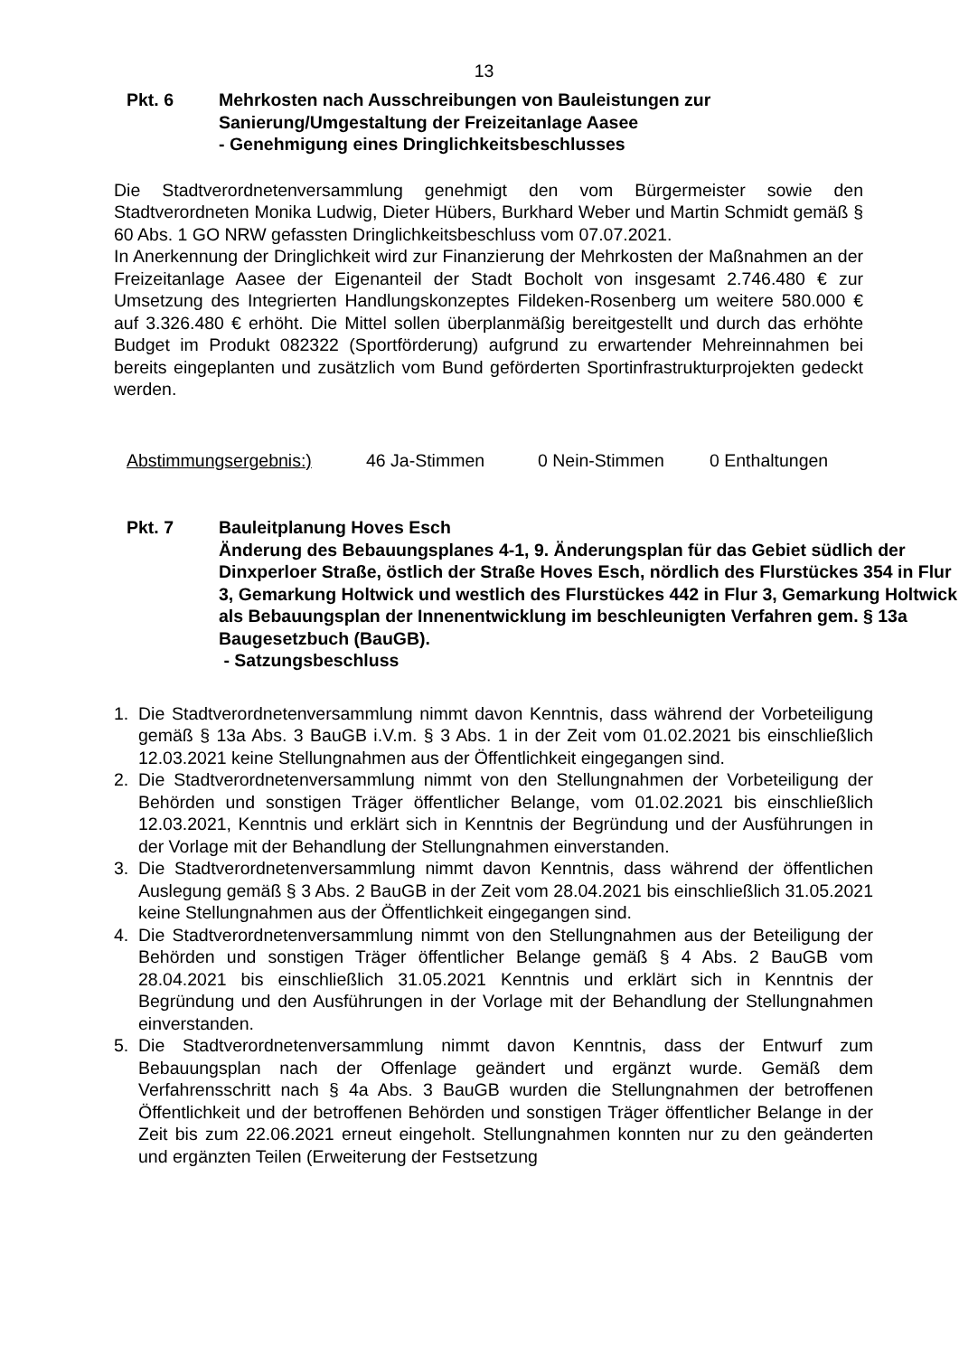13
Pkt. 6 Mehrkosten nach Ausschreibungen von Bauleistungen zur
Sanierung/Umgestaltung der Freizeitanlage Aasee
- Genehmigung eines Dringlichkeitsbeschlusses
Die Stadtverordnetenversammlung genehmigt den vom Bürgermeister sowie den Stadtverordneten Monika Ludwig, Dieter Hübers, Burkhard Weber und Martin Schmidt gemäß § 60 Abs. 1 GO NRW gefassten Dringlichkeitsbeschluss vom 07.07.2021.
In Anerkennung der Dringlichkeit wird zur Finanzierung der Mehrkosten der Maßnahmen an der Freizeitanlage Aasee der Eigenanteil der Stadt Bocholt von insgesamt 2.746.480 € zur Umsetzung des Integrierten Handlungskonzeptes Fildeken-Rosenberg um weitere 580.000 € auf 3.326.480 € erhöht. Die Mittel sollen überplanmäßig bereitgestellt und durch das erhöhte Budget im Produkt 082322 (Sportförderung) aufgrund zu erwartender Mehreinnahmen bei bereits eingeplanten und zusätzlich vom Bund geförderten Sportinfrastrukturprojekten gedeckt werden.
Abstimmungsergebnis:) 46 Ja-Stimmen 0 Nein-Stimmen 0 Enthaltungen
Pkt. 7 Bauleitplanung Hoves Esch
Änderung des Bebauungsplanes 4-1, 9. Änderungsplan für das Gebiet südlich der Dinxperloer Straße, östlich der Straße Hoves Esch, nördlich des Flurstückes 354 in Flur 3, Gemarkung Holtwick und westlich des Flurstückes 442 in Flur 3, Gemarkung Holtwick als Bebauungsplan der Innenentwicklung im beschleunigten Verfahren gem. § 13a Baugesetzbuch (BauGB).
- Satzungsbeschluss
1. Die Stadtverordnetenversammlung nimmt davon Kenntnis, dass während der Vorbeteiligung gemäß § 13a Abs. 3 BauGB i.V.m. § 3 Abs. 1 in der Zeit vom 01.02.2021 bis einschließlich 12.03.2021 keine Stellungnahmen aus der Öffentlichkeit eingegangen sind.
2. Die Stadtverordnetenversammlung nimmt von den Stellungnahmen der Vorbeteiligung der Behörden und sonstigen Träger öffentlicher Belange, vom 01.02.2021 bis einschließlich 12.03.2021, Kenntnis und erklärt sich in Kenntnis der Begründung und der Ausführungen in der Vorlage mit der Behandlung der Stellungnahmen einverstanden.
3. Die Stadtverordnetenversammlung nimmt davon Kenntnis, dass während der öffentlichen Auslegung gemäß § 3 Abs. 2 BauGB in der Zeit vom 28.04.2021 bis einschließlich 31.05.2021 keine Stellungnahmen aus der Öffentlichkeit eingegangen sind.
4. Die Stadtverordnetenversammlung nimmt von den Stellungnahmen aus der Beteiligung der Behörden und sonstigen Träger öffentlicher Belange gemäß § 4 Abs. 2 BauGB vom 28.04.2021 bis einschließlich 31.05.2021 Kenntnis und erklärt sich in Kenntnis der Begründung und den Ausführungen in der Vorlage mit der Behandlung der Stellungnahmen einverstanden.
5. Die Stadtverordnetenversammlung nimmt davon Kenntnis, dass der Entwurf zum Bebauungsplan nach der Offenlage geändert und ergänzt wurde. Gemäß dem Verfahrensschritt nach § 4a Abs. 3 BauGB wurden die Stellungnahmen der betroffenen Öffentlichkeit und der betroffenen Behörden und sonstigen Träger öffentlicher Belange in der Zeit bis zum 22.06.2021 erneut eingeholt. Stellungnahmen konnten nur zu den geänderten und ergänzten Teilen (Erweiterung der Festsetzung